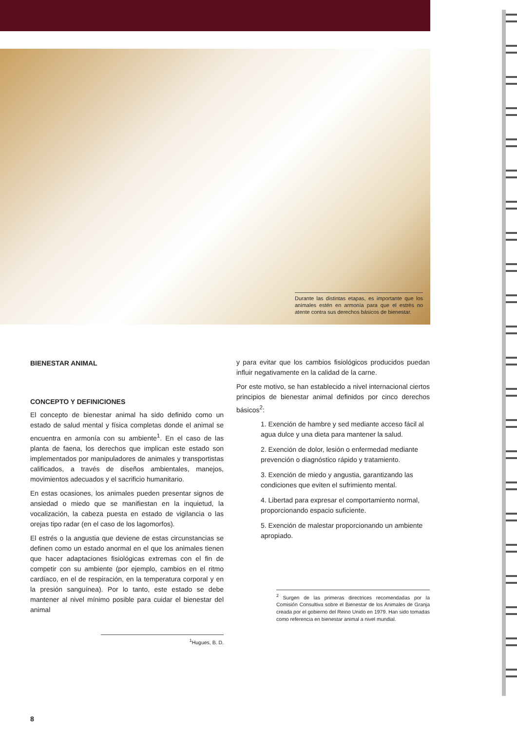Durante las distintas etapas, es importante que los animales estén en armonía para que el estrés no atente contra sus derechos básicos de bienestar.
BIENESTAR ANIMAL
CONCEPTO Y DEFINICIONES
El concepto de bienestar animal ha sido definido como un estado de salud mental y física completas donde el animal se encuentra en armonía con su ambiente<sup>1</sup>. En el caso de las planta de faena, los derechos que implican este estado son implementados por manipuladores de animales y transportistas calificados, a través de diseños ambientales, manejos, movimientos adecuados y el sacrificio humanitario.
En estas ocasiones, los animales pueden presentar signos de ansiedad o miedo que se manifiestan en la inquietud, la vocalización, la cabeza puesta en estado de vigilancia o las orejas tipo radar (en el caso de los lagomorfos).
El estrés o la angustia que deviene de estas circunstancias se definen como un estado anormal en el que los animales tienen que hacer adaptaciones fisiológicas extremas con el fin de competir con su ambiente (por ejemplo, cambios en el ritmo cardíaco, en el de respiración, en la temperatura corporal y en la presión sanguínea). Por lo tanto, este estado se debe mantener al nivel mínimo posible para cuidar el bienestar del animal
<sup>1</sup> Hugues, B. D.
8
y para evitar que los cambios fisiológicos producidos puedan influir negativamente en la calidad de la carne.
Por este motivo, se han establecido a nivel internacional ciertos principios de bienestar animal definidos por cinco derechos básicos<sup>2</sup>:
1. Exención de hambre y sed mediante acceso fácil al agua dulce y una dieta para mantener la salud.
2. Exención de dolor, lesión o enfermedad mediante prevención o diagnóstico rápido y tratamiento.
3. Exención de miedo y angustia, garantizando las condiciones que eviten el sufrimiento mental.
4. Libertad para expresar el comportamiento normal, proporcionando espacio suficiente.
5. Exención de malestar proporcionando un ambiente apropiado.
<sup>2</sup> Surgen de las primeras directrices recomendadas por la Comisión Consultiva sobre el Bienestar de los Animales de Granja creada por el gobierno del Reino Unido en 1979. Han sido tomadas como referencia en bienestar animal a nivel mundial.